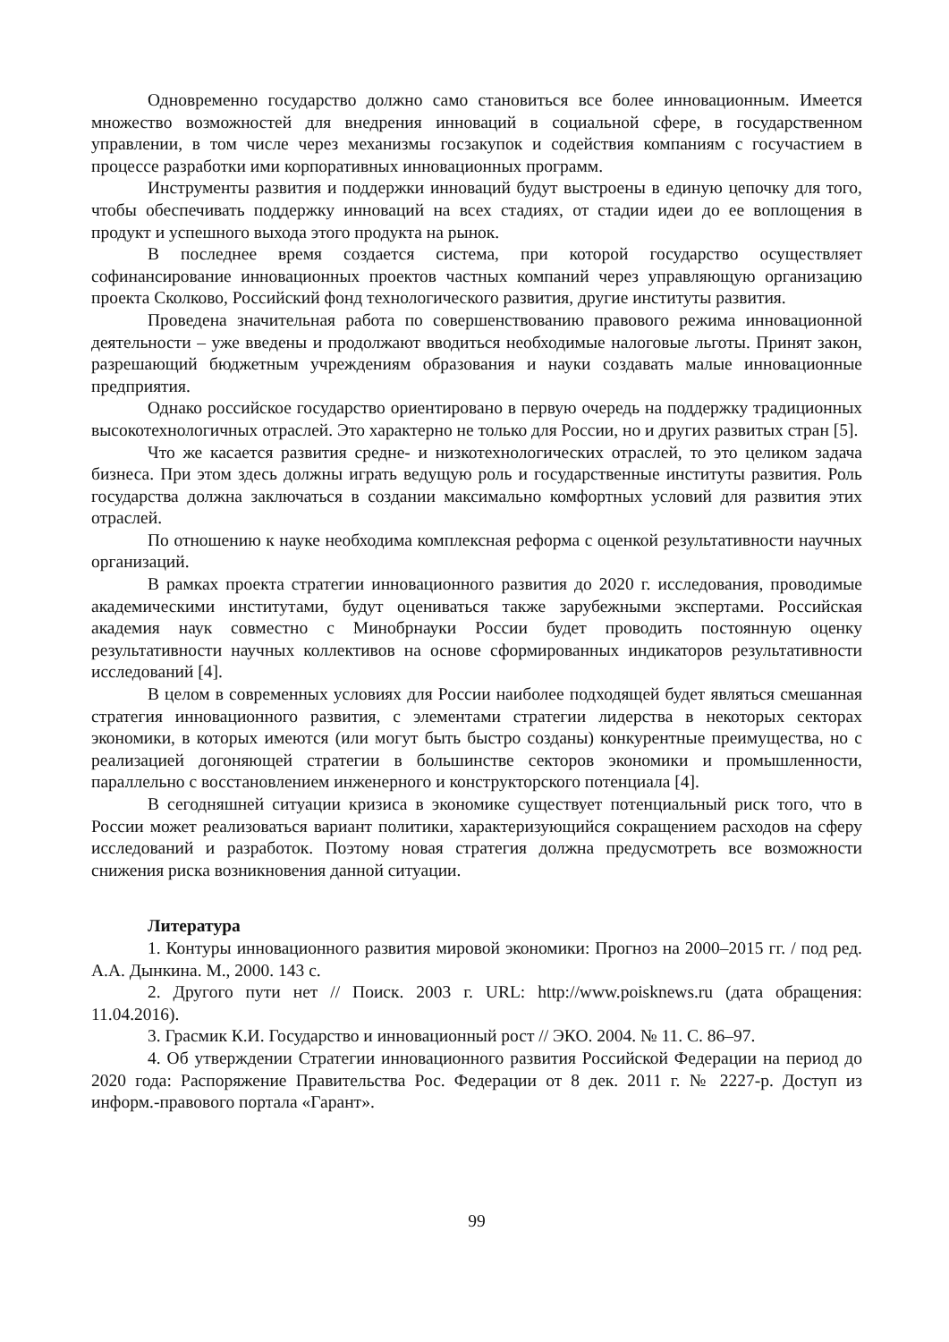Одновременно государство должно само становиться все более инновационным. Имеется множество возможностей для внедрения инноваций в социальной сфере, в государственном управлении, в том числе через механизмы госзакупок и содействия компаниям с госучастием в процессе разработки ими корпоративных инновационных программ.
Инструменты развития и поддержки инноваций будут выстроены в единую цепочку для того, чтобы обеспечивать поддержку инноваций на всех стадиях, от стадии идеи до ее воплощения в продукт и успешного выхода этого продукта на рынок.
В последнее время создается система, при которой государство осуществляет софинансирование инновационных проектов частных компаний через управляющую организацию проекта Сколково, Российский фонд технологического развития, другие институты развития.
Проведена значительная работа по совершенствованию правового режима инновационной деятельности – уже введены и продолжают вводиться необходимые налоговые льготы. Принят закон, разрешающий бюджетным учреждениям образования и науки создавать малые инновационные предприятия.
Однако российское государство ориентировано в первую очередь на поддержку традиционных высокотехнологичных отраслей. Это характерно не только для России, но и других развитых стран [5].
Что же касается развития средне- и низкотехнологических отраслей, то это целиком задача бизнеса. При этом здесь должны играть ведущую роль и государственные институты развития. Роль государства должна заключаться в создании максимально комфортных условий для развития этих отраслей.
По отношению к науке необходима комплексная реформа с оценкой результативности научных организаций.
В рамках проекта стратегии инновационного развития до 2020 г. исследования, проводимые академическими институтами, будут оцениваться также зарубежными экспертами. Российская академия наук совместно с Минобрнауки России будет проводить постоянную оценку результативности научных коллективов на основе сформированных индикаторов результативности исследований [4].
В целом в современных условиях для России наиболее подходящей будет являться смешанная стратегия инновационного развития, с элементами стратегии лидерства в некоторых секторах экономики, в которых имеются (или могут быть быстро созданы) конкурентные преимущества, но с реализацией догоняющей стратегии в большинстве секторов экономики и промышленности, параллельно с восстановлением инженерного и конструкторского потенциала [4].
В сегодняшней ситуации кризиса в экономике существует потенциальный риск того, что в России может реализоваться вариант политики, характеризующийся сокращением расходов на сферу исследований и разработок. Поэтому новая стратегия должна предусмотреть все возможности снижения риска возникновения данной ситуации.
Литература
1. Контуры инновационного развития мировой экономики: Прогноз на 2000–2015 гг. / под ред. А.А. Дынкина. М., 2000. 143 с.
2. Другого пути нет // Поиск. 2003 г. URL: http://www.poisknews.ru (дата обращения: 11.04.2016).
3. Грасмик К.И. Государство и инновационный рост // ЭКО. 2004. № 11. С. 86–97.
4. Об утверждении Стратегии инновационного развития Российской Федерации на период до 2020 года: Распоряжение Правительства Рос. Федерации от 8 дек. 2011 г. № 2227-р. Доступ из информ.-правового портала «Гарант».
99